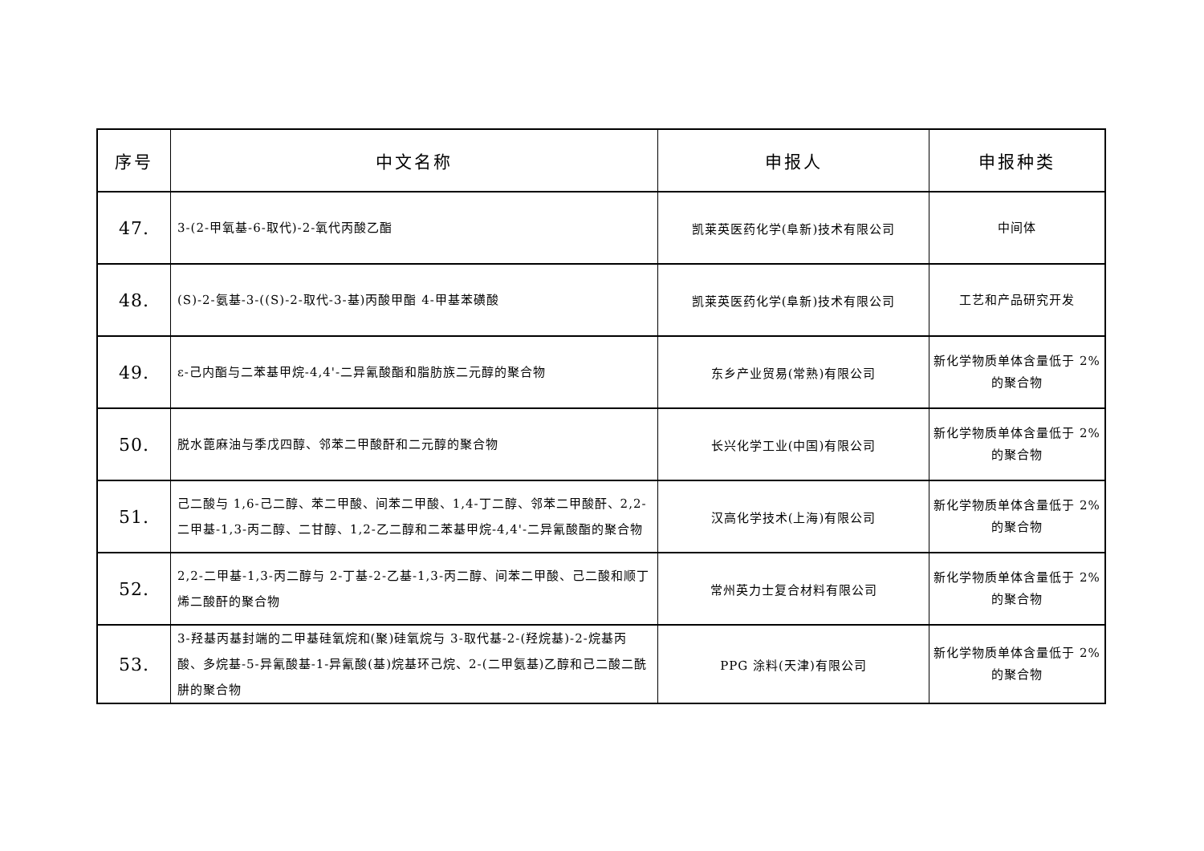| 序号 | 中文名称 | 申报人 | 申报种类 |
| --- | --- | --- | --- |
| 47. | 3-(2-甲氧基-6-取代)-2-氧代丙酸乙酯 | 凯莱英医药化学(阜新)技术有限公司 | 中间体 |
| 48. | (S)-2-氨基-3-((S)-2-取代-3-基)丙酸甲酯 4-甲基苯磺酸 | 凯莱英医药化学(阜新)技术有限公司 | 工艺和产品研究开发 |
| 49. | ε-己内酯与二苯基甲烷-4,4'-二异氰酸酯和脂肪族二元醇的聚合物 | 东乡产业贸易(常熟)有限公司 | 新化学物质单体含量低于 2%的聚合物 |
| 50. | 脱水蓖麻油与季戊四醇、邻苯二甲酸酐和二元醇的聚合物 | 长兴化学工业(中国)有限公司 | 新化学物质单体含量低于 2%的聚合物 |
| 51. | 己二酸与 1,6-己二醇、苯二甲酸、间苯二甲酸、1,4-丁二醇、邻苯二甲酸酐、2,2-二甲基-1,3-丙二醇、二甘醇、1,2-乙二醇和二苯基甲烷-4,4'-二异氰酸酯的聚合物 | 汉高化学技术(上海)有限公司 | 新化学物质单体含量低于 2%的聚合物 |
| 52. | 2,2-二甲基-1,3-丙二醇与 2-丁基-2-乙基-1,3-丙二醇、间苯二甲酸、己二酸和顺丁烯二酸酐的聚合物 | 常州英力士复合材料有限公司 | 新化学物质单体含量低于 2%的聚合物 |
| 53. | 3-羟基丙基封端的二甲基硅氧烷和(聚)硅氧烷与 3-取代基-2-(羟烷基)-2-烷基丙酸、多烷基-5-异氰酸基-1-异氰酸(基)烷基环己烷、2-(二甲氨基)乙醇和己二酸二酰肼的聚合物 | PPG 涂料(天津)有限公司 | 新化学物质单体含量低于 2%的聚合物 |